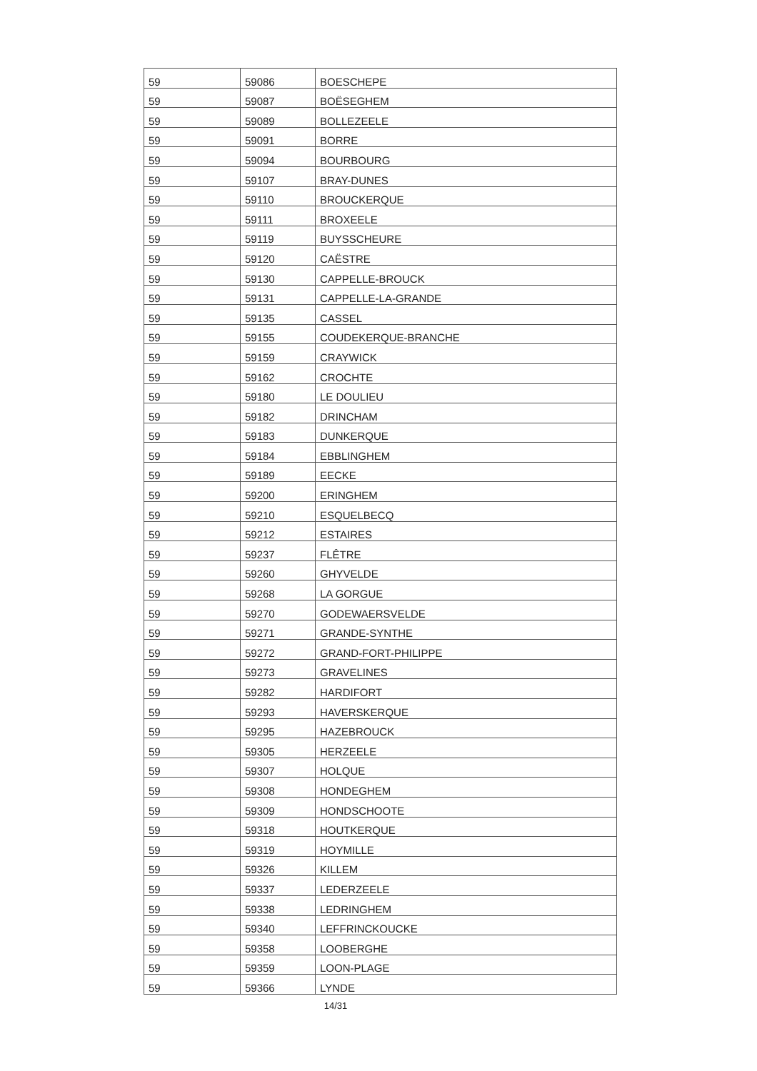| 59 | 59086 | BOESCHEPE |
| 59 | 59087 | BOËSEGHEM |
| 59 | 59089 | BOLLEZEELE |
| 59 | 59091 | BORRE |
| 59 | 59094 | BOURBOURG |
| 59 | 59107 | BRAY-DUNES |
| 59 | 59110 | BROUCKERQUE |
| 59 | 59111 | BROXEELE |
| 59 | 59119 | BUYSSCHEURE |
| 59 | 59120 | CAËSTRE |
| 59 | 59130 | CAPPELLE-BROUCK |
| 59 | 59131 | CAPPELLE-LA-GRANDE |
| 59 | 59135 | CASSEL |
| 59 | 59155 | COUDEKERQUE-BRANCHE |
| 59 | 59159 | CRAYWICK |
| 59 | 59162 | CROCHTE |
| 59 | 59180 | LE DOULIEU |
| 59 | 59182 | DRINCHAM |
| 59 | 59183 | DUNKERQUE |
| 59 | 59184 | EBBLINGHEM |
| 59 | 59189 | EECKE |
| 59 | 59200 | ERINGHEM |
| 59 | 59210 | ESQUELBECQ |
| 59 | 59212 | ESTAIRES |
| 59 | 59237 | FLÊTRE |
| 59 | 59260 | GHYVELDE |
| 59 | 59268 | LA GORGUE |
| 59 | 59270 | GODEWAERSVELDE |
| 59 | 59271 | GRANDE-SYNTHE |
| 59 | 59272 | GRAND-FORT-PHILIPPE |
| 59 | 59273 | GRAVELINES |
| 59 | 59282 | HARDIFORT |
| 59 | 59293 | HAVERSKERQUE |
| 59 | 59295 | HAZEBROUCK |
| 59 | 59305 | HERZEELE |
| 59 | 59307 | HOLQUE |
| 59 | 59308 | HONDEGHEM |
| 59 | 59309 | HONDSCHOOTE |
| 59 | 59318 | HOUTKERQUE |
| 59 | 59319 | HOYMILLE |
| 59 | 59326 | KILLEM |
| 59 | 59337 | LEDERZEELE |
| 59 | 59338 | LEDRINGHEM |
| 59 | 59340 | LEFFRINCKOUCKE |
| 59 | 59358 | LOOBERGHE |
| 59 | 59359 | LOON-PLAGE |
| 59 | 59366 | LYNDE |
14/31